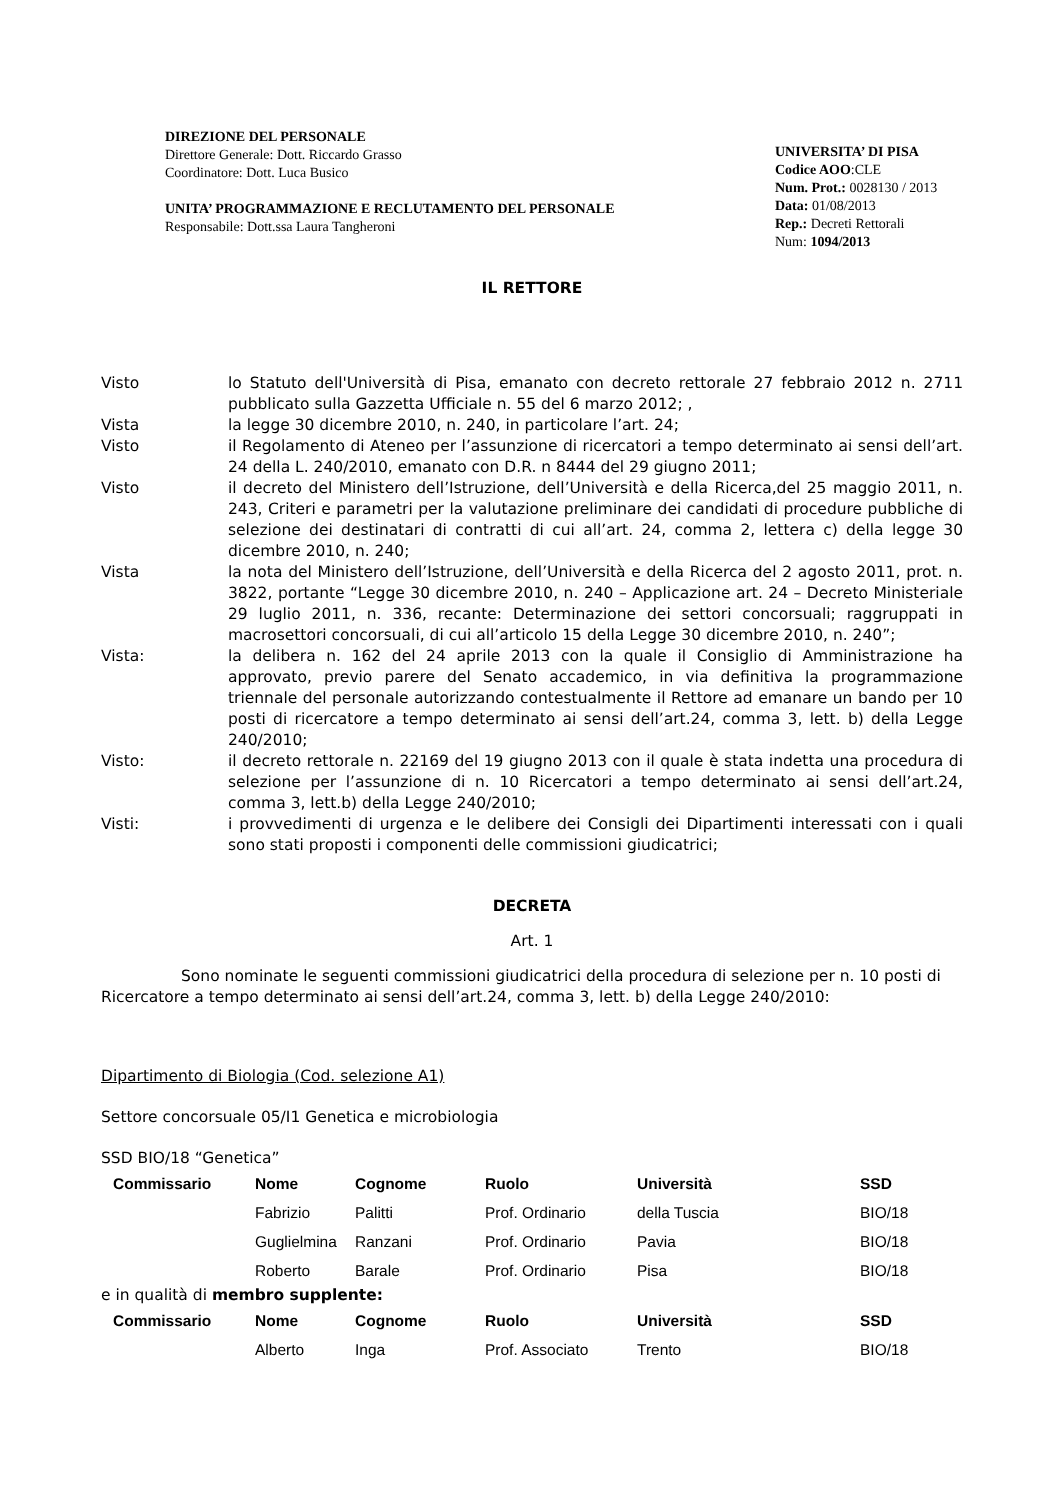DIREZIONE DEL PERSONALE
Direttore Generale: Dott. Riccardo Grasso
Coordinatore: Dott. Luca Busico
UNITA’ PROGRAMMAZIONE E RECLUTAMENTO DEL PERSONALE
Responsabile: Dott.ssa Laura Tangheroni
UNIVERSITA’ DI PISA
Codice AOO:CLE
Num. Prot.: 0028130 / 2013
Data: 01/08/2013
Rep.: Decreti Rettorali
Num: 1094/2013
IL RETTORE
Visto lo Statuto dell'Università di Pisa, emanato con decreto rettorale 27 febbraio 2012 n. 2711 pubblicato sulla Gazzetta Ufficiale n. 55 del 6 marzo 2012; ,
Vista la legge 30 dicembre 2010, n. 240, in particolare l’art. 24;
Visto il Regolamento di Ateneo per l’assunzione di ricercatori a tempo determinato ai sensi dell’art. 24 della L. 240/2010, emanato con D.R. n 8444 del 29 giugno 2011;
Visto il decreto del Ministero dell’Istruzione, dell’Università e della Ricerca,del 25 maggio 2011, n. 243, Criteri e parametri per la valutazione preliminare dei candidati di procedure pubbliche di selezione dei destinatari di contratti di cui all’art. 24, comma 2, lettera c) della legge 30 dicembre 2010, n. 240;
Vista la nota del Ministero dell’Istruzione, dell’Università e della Ricerca del 2 agosto 2011, prot. n. 3822, portante “Legge 30 dicembre 2010, n. 240 – Applicazione art. 24 – Decreto Ministeriale 29 luglio 2011, n. 336, recante: Determinazione dei settori concorsuali; raggruppati in macrosettori concorsuali, di cui all’articolo 15 della Legge 30 dicembre 2010, n. 240”;
Vista: la delibera n. 162 del 24 aprile 2013 con la quale il Consiglio di Amministrazione ha approvato, previo parere del Senato accademico, in via definitiva la programmazione triennale del personale autorizzando contestualmente il Rettore ad emanare un bando per 10 posti di ricercatore a tempo determinato ai sensi dell’art.24, comma 3, lett. b) della Legge 240/2010;
Visto: il decreto rettorale n. 22169 del 19 giugno 2013 con il quale è stata indetta una procedura di selezione per l’assunzione di n. 10 Ricercatori a tempo determinato ai sensi dell’art.24, comma 3, lett.b) della Legge 240/2010;
Visti: i provvedimenti di urgenza e le delibere dei Consigli dei Dipartimenti interessati con i quali sono stati proposti i componenti delle commissioni giudicatrici;
DECRETA
Art. 1
Sono nominate le seguenti commissioni giudicatrici della procedura di selezione per n. 10 posti di Ricercatore a tempo determinato ai sensi dell’art.24, comma 3, lett. b) della Legge 240/2010:
Dipartimento di Biologia (Cod. selezione A1)
Settore concorsuale 05/I1 Genetica e microbiologia
SSD BIO/18 “Genetica”
| Commissario | Nome | Cognome | Ruolo | Università | SSD |
| --- | --- | --- | --- | --- | --- |
| | Fabrizio | Palitti | Prof. Ordinario | della Tuscia | BIO/18 |
| | Guglielmina | Ranzani | Prof. Ordinario | Pavia | BIO/18 |
| | Roberto | Barale | Prof. Ordinario | Pisa | BIO/18 |
e in qualità di membro supplente:
| Commissario | Nome | Cognome | Ruolo | Università | SSD |
| --- | --- | --- | --- | --- | --- |
| | Alberto | Inga | Prof. Associato | Trento | BIO/18 |